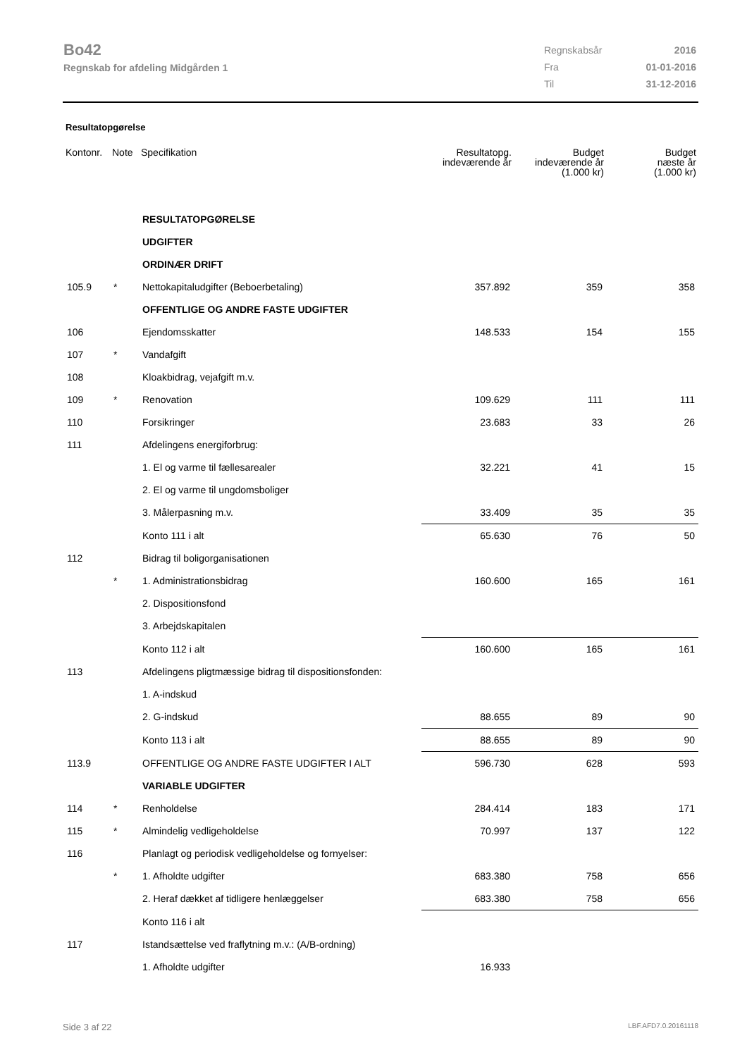Bo42
Regnskab for afdeling Midgården 1
| Regnskabsår | 2016 |
| Fra | 01-01-2016 |
| Til | 31-12-2016 |
Resultatopgørelse
| Kontonr. | Note | Specifikation | Resultatopg. indeværende år | Budget indeværende år (1.000 kr) | Budget næste år (1.000 kr) |
| --- | --- | --- | --- | --- | --- |
| | | RESULTATOPGØRELSE | | | |
| | | UDGIFTER | | | |
| | | ORDINÆR DRIFT | | | |
| 105.9 | * | Nettokapitaludgifter (Beboerbetaling) | 357.892 | 359 | 358 |
| | | OFFENTLIGE OG ANDRE FASTE UDGIFTER | | | |
| 106 | | Ejendomsskatter | 148.533 | 154 | 155 |
| 107 | * | Vandafgift | | | |
| 108 | | Kloakbidrag, vejafgift m.v. | | | |
| 109 | * | Renovation | 109.629 | 111 | 111 |
| 110 | | Forsikringer | 23.683 | 33 | 26 |
| 111 | | Afdelingens energiforbrug: | | | |
| | | 1. El og varme til fællesarealer | 32.221 | 41 | 15 |
| | | 2. El og varme til ungdomsboliger | | | |
| | | 3. Målerpasning m.v. | 33.409 | 35 | 35 |
| | | Konto 111 i alt | 65.630 | 76 | 50 |
| 112 | | Bidrag til boligorganisationen | | | |
| | * | 1. Administrationsbidrag | 160.600 | 165 | 161 |
| | | 2. Dispositionsfond | | | |
| | | 3. Arbejdskapitalen | | | |
| | | Konto 112 i alt | 160.600 | 165 | 161 |
| 113 | | Afdelingens pligtmæssige bidrag til dispositionsfonden: | | | |
| | | 1. A-indskud | | | |
| | | 2. G-indskud | 88.655 | 89 | 90 |
| | | Konto 113 i alt | 88.655 | 89 | 90 |
| 113.9 | | OFFENTLIGE OG ANDRE FASTE UDGIFTER I ALT | 596.730 | 628 | 593 |
| | | VARIABLE UDGIFTER | | | |
| 114 | * | Renholdelse | 284.414 | 183 | 171 |
| 115 | * | Almindelig vedligeholdelse | 70.997 | 137 | 122 |
| 116 | | Planlagt og periodisk vedligeholdelse og fornyelser: | | | |
| | * | 1. Afholdte udgifter | 683.380 | 758 | 656 |
| | | 2. Heraf dækket af tidligere henlæggelser | 683.380 | 758 | 656 |
| | | Konto 116 i alt | | | |
| 117 | | Istandsættelse ved fraflytning m.v.: (A/B-ordning) | | | |
| | | 1. Afholdte udgifter | 16.933 | | |
Side 3 af 22 LBF.AFD7.0.20161118